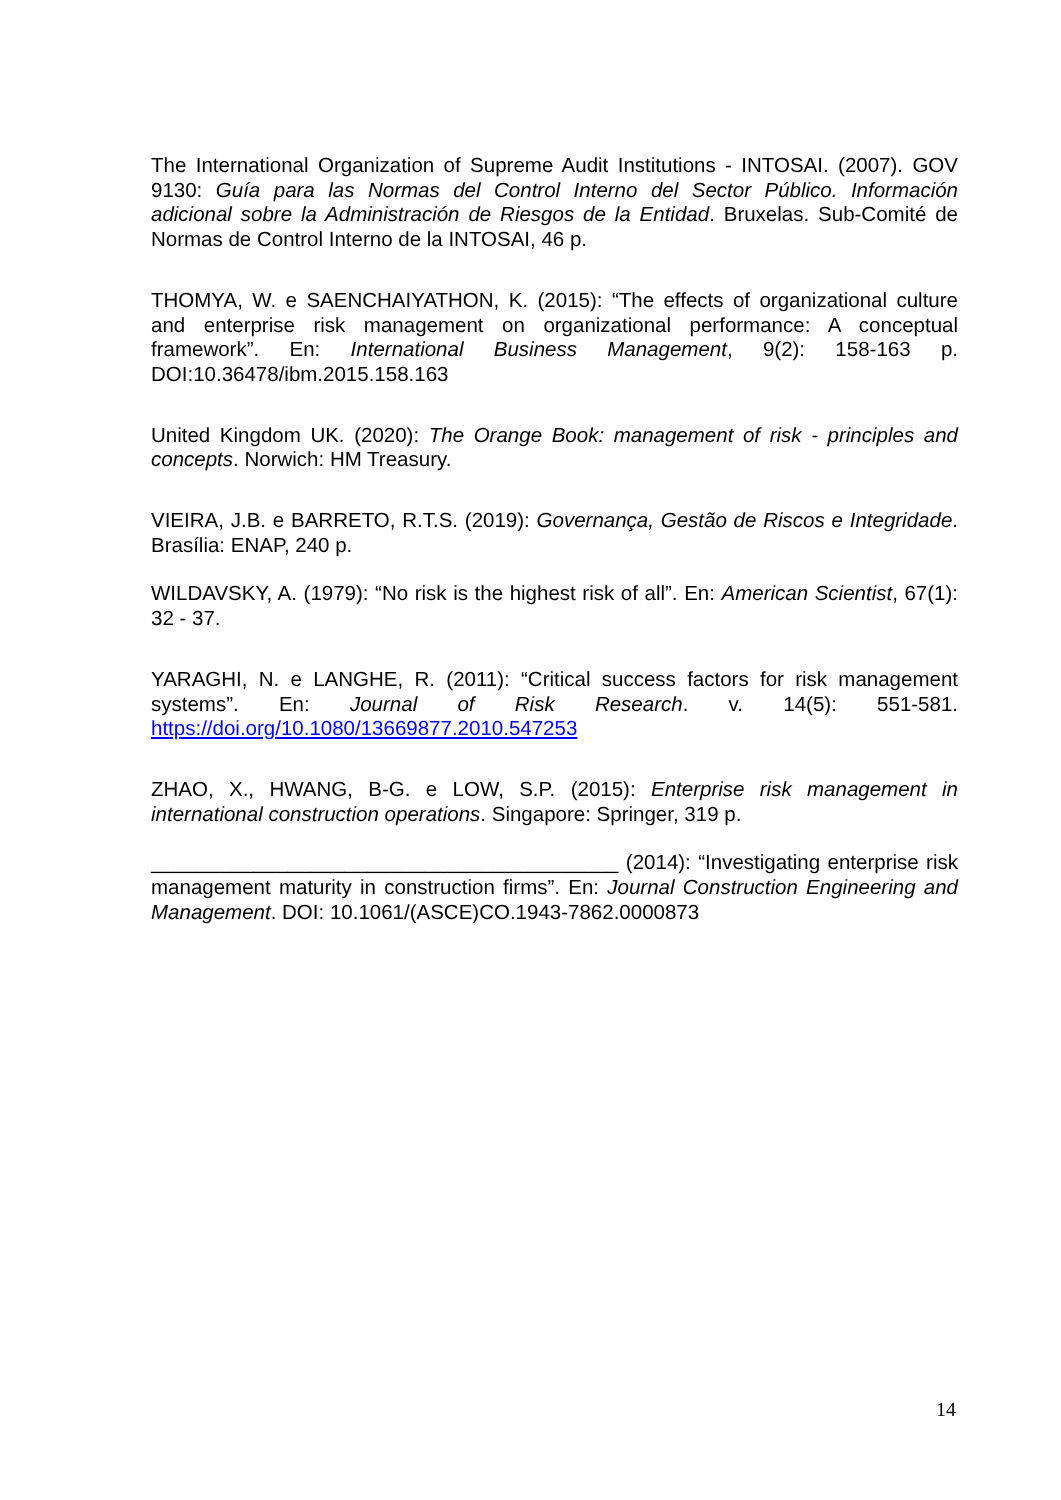The International Organization of Supreme Audit Institutions - INTOSAI. (2007). GOV 9130: Guía para las Normas del Control Interno del Sector Público. Información adicional sobre la Administración de Riesgos de la Entidad. Bruxelas. Sub-Comité de Normas de Control Interno de la INTOSAI, 46 p.
THOMYA, W. e SAENCHAIYATHON, K. (2015): “The effects of organizational culture and enterprise risk management on organizational performance: A conceptual framework”. En: International Business Management, 9(2): 158-163 p. DOI:10.36478/ibm.2015.158.163
United Kingdom UK. (2020): The Orange Book: management of risk - principles and concepts. Norwich: HM Treasury.
VIEIRA, J.B. e BARRETO, R.T.S. (2019): Governança, Gestão de Riscos e Integridade. Brasília: ENAP, 240 p.
WILDAVSKY, A. (1979): “No risk is the highest risk of all”. En: American Scientist, 67(1): 32 - 37.
YARAGHI, N. e LANGHE, R. (2011): “Critical success factors for risk management systems”. En: Journal of Risk Research. v. 14(5): 551-581. https://doi.org/10.1080/13669877.2010.547253
ZHAO, X., HWANG, B-G. e LOW, S.P. (2015): Enterprise risk management in international construction operations. Singapore: Springer, 319 p.
_________________________________________ (2014): “Investigating enterprise risk management maturity in construction firms”. En: Journal Construction Engineering and Management. DOI: 10.1061/(ASCE)CO.1943-7862.0000873
14